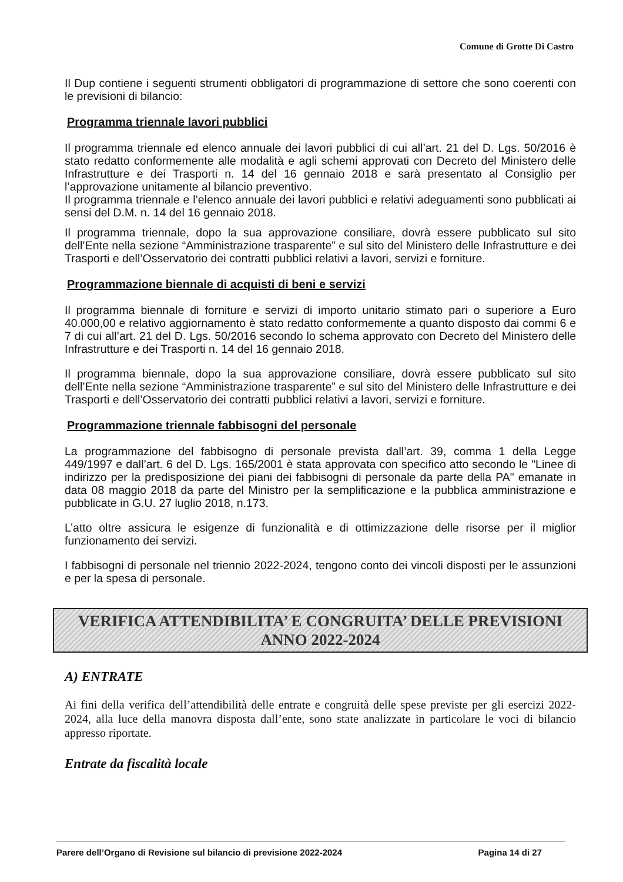Comune di Grotte Di Castro
Il Dup contiene i seguenti strumenti obbligatori di programmazione di settore che sono coerenti con le previsioni di bilancio:
Programma triennale lavori pubblici
Il programma triennale ed elenco annuale dei lavori pubblici di cui all’art. 21 del D. Lgs. 50/2016 è stato redatto conformemente alle modalità e agli schemi approvati con Decreto del Ministero delle Infrastrutture e dei Trasporti n. 14 del 16 gennaio 2018 e sarà presentato al Consiglio per l’approvazione unitamente al bilancio preventivo.
Il programma triennale e l’elenco annuale dei lavori pubblici e relativi adeguamenti sono pubblicati ai sensi del D.M. n. 14 del 16 gennaio 2018.
Il programma triennale, dopo la sua approvazione consiliare, dovrà essere pubblicato sul sito dell’Ente nella sezione “Amministrazione trasparente” e sul sito del Ministero delle Infrastrutture e dei Trasporti e dell’Osservatorio dei contratti pubblici relativi a lavori, servizi e forniture.
Programmazione biennale di acquisti di beni e servizi
Il programma biennale di forniture e servizi di importo unitario stimato pari o superiore a Euro 40.000,00 e relativo aggiornamento è stato redatto conformemente a quanto disposto dai commi 6 e 7 di cui all’art. 21 del D. Lgs. 50/2016 secondo lo schema approvato con Decreto del Ministero delle Infrastrutture e dei Trasporti n. 14 del 16 gennaio 2018.
Il programma biennale, dopo la sua approvazione consiliare, dovrà essere pubblicato sul sito dell’Ente nella sezione “Amministrazione trasparente” e sul sito del Ministero delle Infrastrutture e dei Trasporti e dell’Osservatorio dei contratti pubblici relativi a lavori, servizi e forniture.
Programmazione triennale fabbisogni del personale
La programmazione del fabbisogno di personale prevista dall’art. 39, comma 1 della Legge 449/1997 e dall’art. 6 del D. Lgs. 165/2001 è stata approvata con specifico atto secondo le "Linee di indirizzo per la predisposizione dei piani dei fabbisogni di personale da parte della PA" emanate in data 08 maggio 2018 da parte del Ministro per la semplificazione e la pubblica amministrazione e pubblicate in G.U. 27 luglio 2018, n.173.
L’atto oltre assicura le esigenze di funzionalità e di ottimizzazione delle risorse per il miglior funzionamento dei servizi.
I fabbisogni di personale nel triennio 2022-2024, tengono conto dei vincoli disposti per le assunzioni e per la spesa di personale.
VERIFICA ATTENDIBILITA’ E CONGRUITA’ DELLE PREVISIONI
ANNO 2022-2024
A) ENTRATE
Ai fini della verifica dell’attendibilità delle entrate e congruità delle spese previste per gli esercizi 2022-2024, alla luce della manovra disposta dall’ente, sono state analizzate in particolare le voci di bilancio appresso riportate.
Entrate da fiscalità locale
Parere dell’Organo di Revisione sul bilancio di previsione 2022-2024 Pagina 14 di 27